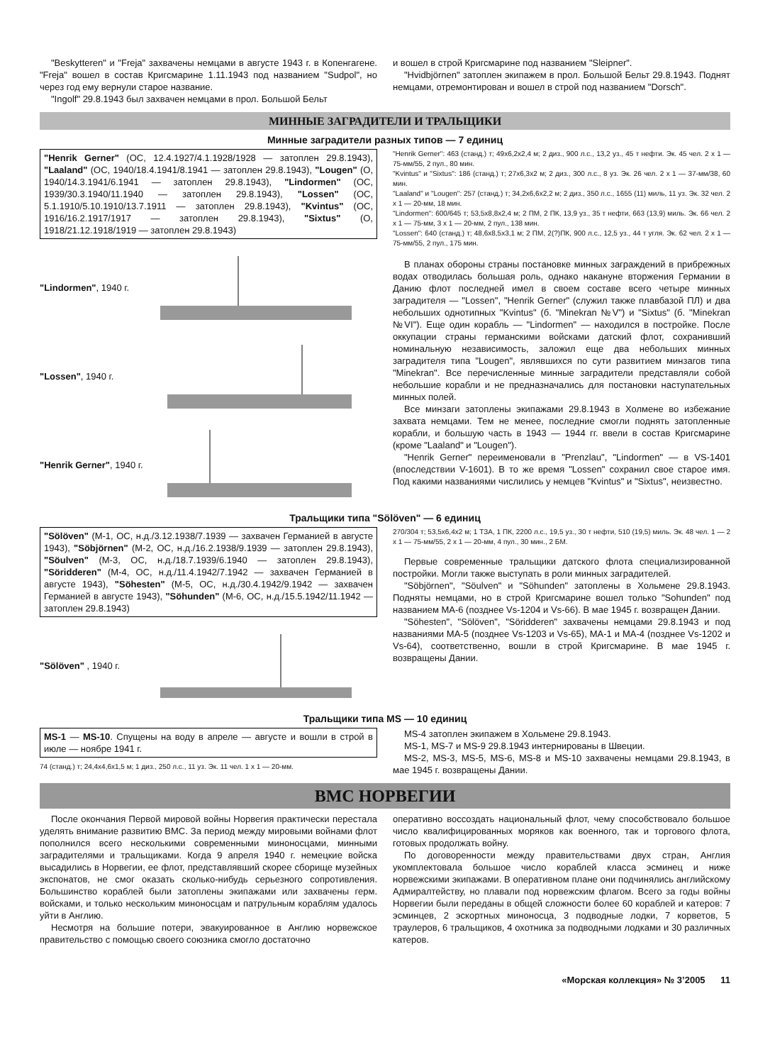"Beskytteren" и "Freja" захвачены немцами в августе 1943 г. в Копенгагене. "Freja" вошел в состав Кригсмарине 1.11.1943 под названием "Sudpol", но через год ему вернули старое название.
"Ingolf" 29.8.1943 был захвачен немцами в прол. Большой Бельт
и вошел в строй Кригсмарине под названием "Sleipner".
"Hvidbjörnen" затоплен экипажем в прол. Большой Бельт 29.8.1943. Поднят немцами, отремонтирован и вошел в строй под названием "Dorsch".
МИННЫЕ ЗАГРАДИТЕЛИ И ТРАЛЬЩИКИ
Минные заградители разных типов — 7 единиц
"Henrik Gerner" (ОС, 12.4.1927/4.1.1928/1928 — затоплен 29.8.1943), "Laaland" (ОС, 1940/18.4.1941/8.1941 — затоплен 29.8.1943), "Lougen" (О, 1940/14.3.1941/6.1941 — затоплен 29.8.1943), "Lindormen" (ОС, 1939/30.3.1940/11.1940 — затоплен 29.8.1943), "Lossen" (ОС, 5.1.1910/5.10.1910/13.7.1911 — затоплен 29.8.1943), "Kvintus" (ОС, 1916/16.2.1917/1917 — затоплен 29.8.1943), "Sixtus" (О, 1918/21.12.1918/1919 — затоплен 29.8.1943)
"Lindormen", 1940 г.
"Lossen", 1940 г.
"Henrik Gerner", 1940 г.
"Henrik Gerner": 463 (станд.) т; 49x6,2x2,4 м; 2 диз., 900 л.с., 13,2 уз., 45 т нефти. Эк. 45 чел. 2 x 1 — 75-мм/55, 2 пул., 80 мин.
"Kvintus" и "Sixtus": 186 (станд.) т; 27x6,3x2 м; 2 диз., 300 л.с., 8 уз. Эк. 26 чел. 2 x 1 — 37-мм/38, 60 мин.
"Laaland" и "Lougen": 257 (станд.) т; 34,2x6,6x2,2 м; 2 диз., 350 л.с., 1655 (11) миль, 11 уз. Эк. 32 чел. 2 x 1 — 20-мм, 18 мин.
"Lindormen": 600/645 т; 53,5x8,8x2,4 м; 2 ПМ, 2 ПК, 13,9 уз., 35 т нефти, 663 (13,9) миль. Эк. 66 чел. 2 x 1 — 75-мм, 3 x 1 — 20-мм, 2 пул., 138 мин.
"Lossen": 640 (станд.) т; 48,6x8,5x3,1 м; 2 ПМ, 2(?)ПК, 900 л.с., 12,5 уз., 44 т угля. Эк. 62 чел. 2 x 1 — 75-мм/55, 2 пул., 175 мин.
В планах обороны страны постановке минных заграждений в прибрежных водах отводилась большая роль, однако накануне вторжения Германии в Данию флот последней имел в своем составе всего четыре минных заградителя — "Lossen", "Henrik Gerner" (служил также плавбазой ПЛ) и два небольших однотипных "Kvintus" (б. "Minekran №V") и "Sixtus" (б. "Minekran №VI"). Еще один корабль — "Lindormen" — находился в постройке. После оккупации страны германскими войсками датский флот, сохранивший номинальную независимость, заложил еще два небольших минных заградителя типа "Lougen", являвшихся по сути развитием минзагов типа "Minekran". Все перечисленные минные заградители представляли собой небольшие корабли и не предназначались для постановки наступательных минных полей.
Все минзаги затоплены экипажами 29.8.1943 в Холмене во избежание захвата немцами. Тем не менее, последние смогли поднять затопленные корабли, и большую часть в 1943 — 1944 гг. ввели в состав Кригсмарине (кроме "Laaland" и "Lougen").
"Henrik Gerner" переименовали в "Prenzlau", "Lindormen" — в VS-1401 (впоследствии V-1601). В то же время "Lossen" сохранил свое старое имя. Под какими названиями числились у немцев "Kvintus" и "Sixtus", неизвестно.
Тральщики типа "Sölöven" — 6 единиц
"Sölöven" (М-1, ОС, н.д./3.12.1938/7.1939 — захвачен Германией в августе 1943), "Söbjörnen" (М-2, ОС, н.д./16.2.1938/9.1939 — затоплен 29.8.1943), "Söulven" (М-3, ОС, н.д./18.7.1939/6.1940 — затоплен 29.8.1943), "Söridderen" (М-4, ОС, н.д./11.4.1942/7.1942 — захвачен Германией в августе 1943), "Söhesten" (М-5, ОС, н.д./30.4.1942/9.1942 — захвачен Германией в августе 1943), "Söhunden" (М-6, ОС, н.д./15.5.1942/11.1942 — затоплен 29.8.1943)
"Sölöven" , 1940 г.
270/304 т; 53,5x6,4x2 м; 1 ТЗА, 1 ПК, 2200 л.с., 19,5 уз., 30 т нефти, 510 (19,5) миль. Эк. 48 чел. 1 — 2 x 1 — 75-мм/55, 2 x 1 — 20-мм, 4 пул., 30 мин., 2 БМ.
Первые современные тральщики датского флота специализированной постройки. Могли также выступать в роли минных заградителей.
"Söbjörnen", "Söulven" и "Söhunden" затоплены в Хольмене 29.8.1943. Подняты немцами, но в строй Кригсмарине вошел только "Sohunden" под названием МА-6 (позднее Vs-1204 и Vs-66). В мае 1945 г. возвращен Дании.
"Söhesten", "Sölöven", "Söridderen" захвачены немцами 29.8.1943 и под названиями МА-5 (позднее Vs-1203 и Vs-65), МА-1 и МА-4 (позднее Vs-1202 и Vs-64), соответственно, вошли в строй Кригсмарине. В мае 1945 г. возвращены Дании.
Тральщики типа MS — 10 единиц
MS-1 — MS-10. Спущены на воду в апреле — августе и вошли в строй в июле — ноябре 1941 г.
74 (станд.) т; 24,4x4,6x1,5 м; 1 диз., 250 л.с., 11 уз. Эк. 11 чел. 1 x 1 — 20-мм.
MS-4 затоплен экипажем в Хольмене 29.8.1943.
MS-1, MS-7 и MS-9 29.8.1943 интернированы в Швеции.
MS-2, MS-3, MS-5, MS-6, MS-8 и MS-10 захвачены немцами 29.8.1943, в мае 1945 г. возвращены Дании.
ВМС НОРВЕГИИ
После окончания Первой мировой войны Норвегия практически перестала уделять внимание развитию ВМС. За период между мировыми войнами флот пополнился всего несколькими современными миноносцами, минными заградителями и тральщиками. Когда 9 апреля 1940 г. немецкие войска высадились в Норвегии, ее флот, представлявший скорее сборище музейных экспонатов, не смог оказать сколько-нибудь серьезного сопротивления. Большинство кораблей были затоплены экипажами или захвачены герм. войсками, и только нескольким миноносцам и патрульным кораблям удалось уйти в Англию.
Несмотря на большие потери, эвакуированное в Англию норвежское правительство с помощью своего союзника смогло достаточно
оперативно воссоздать национальный флот, чему способствовало большое число квалифицированных моряков как военного, так и торгового флота, готовых продолжать войну.
По договоренности между правительствами двух стран, Англия укомплектовала большое число кораблей класса эсминец и ниже норвежскими экипажами. В оперативном плане они подчинялись английскому Адмиралтейству, но плавали под норвежским флагом. Всего за годы войны Норвегии были переданы в общей сложности более 60 кораблей и катеров: 7 эсминцев, 2 эскортных миноносца, 3 подводные лодки, 7 корветов, 5 траулеров, 6 тральщиков, 4 охотника за подводными лодками и 30 различных катеров.
«Морская коллекция» № 3’2005 11